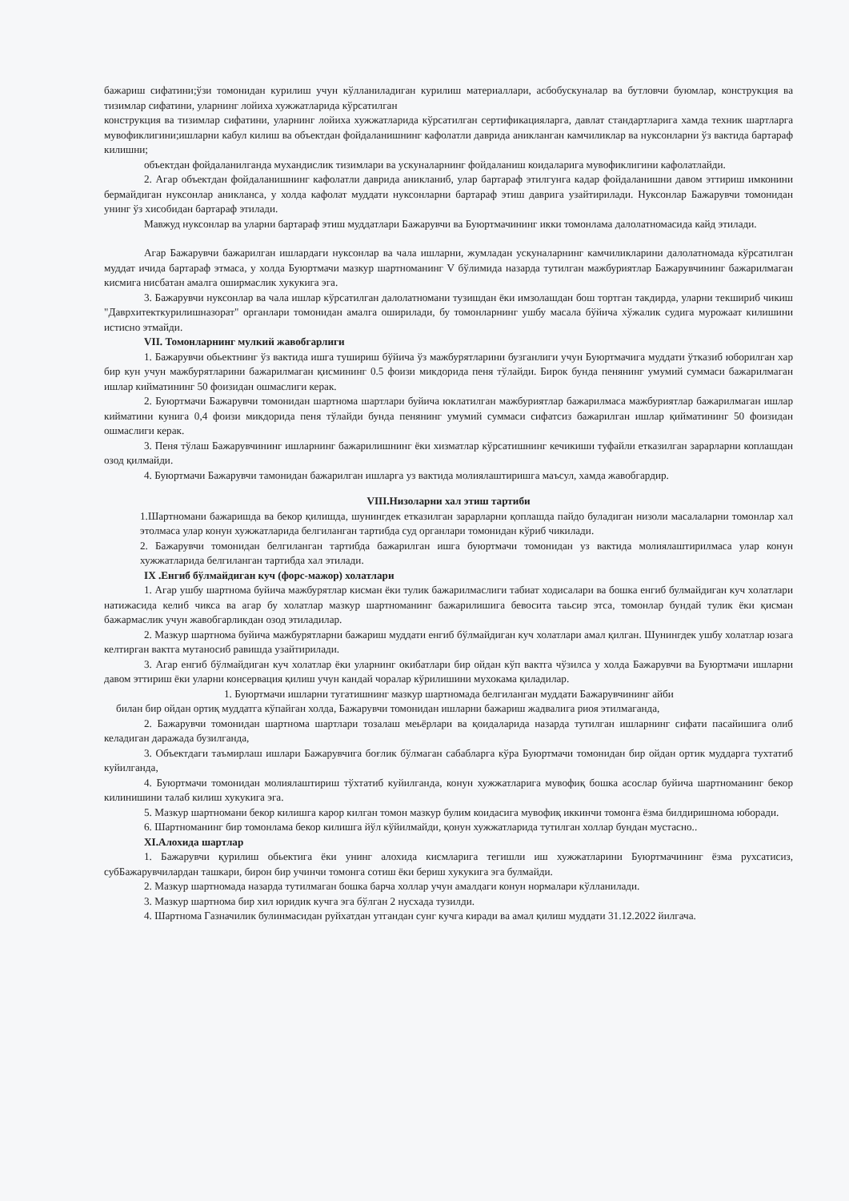бажариш сифатини;ўзи томонидан курилиш учун кўлланиладиган курилиш материаллари, асбобускуналар ва бутловчи буюмлар, конструкция ва тизимлар сифатини, уларнинг лойиха хужжатларида кўрсатилган
конструкция ва тизимлар сифатини, уларнинг лойиха хужжатларида кўрсатилган сертификацияларга, давлат стандартларига хамда техник шартларга мувофиклигини;ишларни кабул килиш ва объектдан фойдаланишнинг кафолатли даврида аникланган камчиликлар ва нуксонларни ўз вактида бартараф килишни;
объектдан фойдаланилганда мухандислик тизимлари ва ускуналарнинг фойдаланиш коидаларига мувофиклигини кафолатлайди.
2. Агар объектдан фойдаланишнинг кафолатли даврида аникланиб, улар бартараф этилгунга кадар фойдаланишни давом эттириш имконини бермайдиган нуксонлар аникланса, у холда кафолат муддати нуксонларни бартараф этиш даврига узайтирилади. Нуксонлар Бажарувчи томонидан унинг ўз хисобидан бартараф этилади.
Мавжуд нуксонлар ва уларни бартараф этиш муддатлари Бажарувчи ва Буюртмачининг икки томонлама далолатномасида кайд этилади.
Агар Бажарувчи бажарилган ишлардаги нуксонлар ва чала ишларни, жумладан ускуналарнинг камчиликларини далолатномада кўрсатилган муддат ичида бартараф этмаса, у холда Буюртмачи мазкур шартноманинг V бўлимида назарда тутилган мажбуриятлар Бажарувчининг бажарилмаган кисмига нисбатан амалга оширмаслик хукукига эга.
3. Бажарувчи нуксонлар ва чала ишлар кўрсатилган далолатномани тузишдан ёки имзолашдан бош тортган такдирда, уларни текшириб чикиш "Даврхитекткурилишназорат" органлари томонидан амалга оширилади, бу томонларнинг ушбу масала бўйича хўжалик судига мурожаат килишини истисно этмайди.
VII. Томонларнинг мулкий жавобгарлиги
1. Бажарувчи обьектнинг ўз вактида ишга тушириш бўйича ўз мажбурятларини бузганлиги учун Буюртмачига муддати ўтказиб юборилган хар бир кун учун мажбурятларини бажарилмаган қисмининг 0.5 фоизи микдорида пеня тўлайди. Бирок бунда пенянинг умумий суммаси бажарилмаган ишлар кийматининг 50 фоизидан ошмаслиги керак.
2. Буюртмачи Бажарувчи томонидан шартнома шартлари буйича юклатилган мажбуриятлар бажарилмаса мажбуриятлар бажарилмаган ишлар кийматини кунига 0,4 фоизи микдорида пеня тўлайди бунда пенянинг умумий суммаси сифатсиз бажарилган ишлар қийматининг 50 фоизидан ошмаслиги керак.
3. Пеня тўлаш Бажарувчининг ишларнинг бажарилишнинг ёки хизматлар кўрсатишнинг кечикиши туфайли етказилган зарарларни коплашдан озод қилмайди.
4. Буюртмачи Бажарувчи тамонидан бажарилган ишларга уз вактида молиялаштиришга маъсул, хамда жавобгардир.
VIII.Низоларни хал этиш тартиби
1.Шартномани бажаришда ва бекор қилишда, шунингдек етказилган зарарларни қоплашда пайдо буладиган низоли масалаларни томонлар хал этолмаса улар конун хужжатларида белгиланган тартибда суд органлари томонидан кўриб чикилади.
2. Бажарувчи томонидан белгиланган тартибда бажарилган ишга буюртмачи томонидан уз вактида молиялаштирилмаса улар конун хужжатларида белгиланган тартибда хал этилади.
IX .Енгиб бўлмайдиган куч (форс-мажор) холатлари
1. Агар ушбу шартнома буйича мажбурятлар кисман ёки тулик бажарилмаслиги табиат ходисалари ва бошка енгиб булмайдиган куч холатлари натижасида келиб чикса ва агар бу холатлар мазкур шартноманинг бажарилишига бевосита таьсир этса, томонлар бундай тулик ёки қисман бажармаслик учун жавобгарликдан озод этиладилар.
2. Мазкур шартнома буйича мажбурятларни бажариш муддати енгиб бўлмайдиган куч холатлари амал қилган. Шунингдек ушбу холатлар юзага келтирган вактга мутаносиб равишда узайтирилади.
3. Агар енгиб бўлмайдиган куч холатлар ёки уларнинг окибатлари бир ойдан кўп вактга чўзилса у холда Бажарувчи ва Буюртмачи ишларни давом эттириш ёки уларни консервация қилиш учун кандай чоралар кўрилишини мухокама қиладилар.
1. Буюртмачи ишларни тугатишнинг мазкур шартномада белгиланган муддати Бажарувчининг айби
билан бир ойдан ортиқ муддатга кўпайган холда, Бажарувчи томонидан ишларни бажариш жадвалига риоя этилмаганда,
2. Бажарувчи томонидан шартнома шартлари тозалаш меьёрлари ва қоидаларида назарда тутилган ишларнинг сифати пасайишига олиб келадиган даражада бузилганда,
3. Объектдаги таъмирлаш ишлари Бажарувчига боғлик бўлмаган сабабларга кўра Буюртмачи томонидан бир ойдан ортик муддарга тухтатиб куйилганда,
4. Буюртмачи томонидан молиялаштириш тўхтатиб куйилганда, конун хужжатларига мувофиқ бошка асослар буйича шартноманинг бекор килинишини талаб килиш хукукига эга.
5. Мазкур шартномани бекор килишга карор килган томон мазкур булим коидасига мувофиқ иккинчи томонга ёзма билдиришнома юборади.
6. Шартноманинг бир томонлама бекор килишга йўл кўйилмайди, қонун хужжатларида тутилган холлар бундан мустасно..
XI.Алохида шартлар
1. Бажарувчи қурилиш обьектига ёки унинг алохида кисмларига тегишли иш хужжатларини Буюртмачининг ёзма рухсатисиз, субБажарувчилардан ташкари, бирон бир учинчи томонга сотиш ёки бериш хукукига эга булмайди.
2. Мазкур шартномада назарда тутилмаган бошка барча холлар учун амалдаги конун нормалари кўлланилади.
3. Мазкур шартнома бир хил юридик кучга эга бўлган 2 нусхада тузилди.
4. Шартнома Газначилик булинмасидан руйхатдан утгандан сунг кучга киради ва амал қилиш муддати 31.12.2022 йилгача.